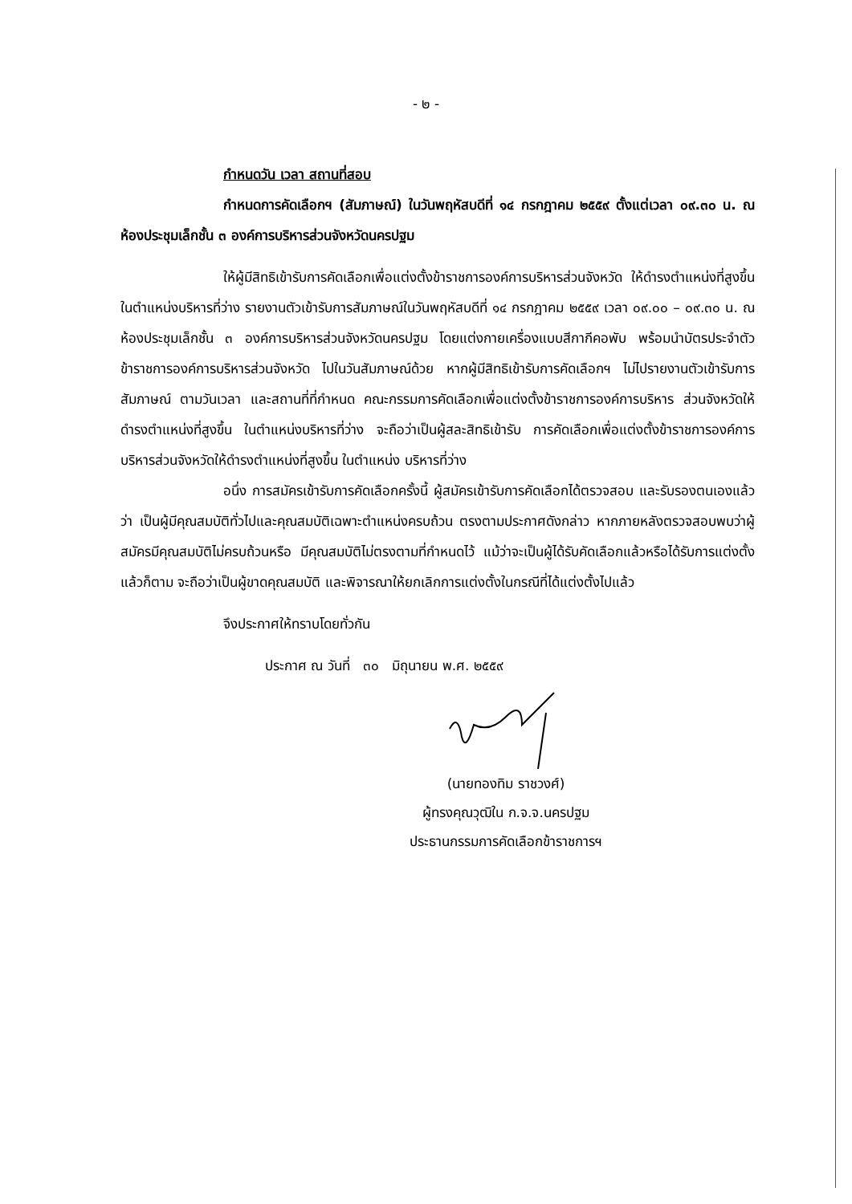- ๒ -
กำหนดวัน เวลา สถานที่สอบ
กำหนดการคัดเลือกฯ (สัมภาษณ์) ในวันพฤหัสบดีที่ ๑๔ กรกฎาคม ๒๕๕๙ ตั้งแต่เวลา ๐๙.๓๐ น. ณ ห้องประชุมเล็กชั้น ๓ องค์การบริหารส่วนจังหวัดนครปฐม
ให้ผู้มีสิทธิเข้ารับการคัดเลือกเพื่อแต่งตั้งข้าราชการองค์การบริหารส่วนจังหวัด ให้ดำรงตำแหน่งที่สูงขึ้น ในตำแหน่งบริหารที่ว่าง รายงานตัวเข้ารับการสัมภาษณ์ในวันพฤหัสบดีที่ ๑๔ กรกฎาคม ๒๕๕๙ เวลา ๐๙.๐๐ – ๐๙.๓๐ น. ณ ห้องประชุมเล็กชั้น ๓ องค์การบริหารส่วนจังหวัดนครปฐม โดยแต่งกายเครื่องแบบสีกากีคอพับ พร้อมนำบัตรประจำตัวข้าราชการองค์การบริหารส่วนจังหวัด ไปในวันสัมภาษณ์ด้วย หากผู้มีสิทธิเข้ารับการคัดเลือกฯ ไม่ไปรายงานตัวเข้ารับการสัมภาษณ์ ตามวันเวลา และสถานที่ที่กำหนด คณะกรรมการคัดเลือกเพื่อแต่งตั้งข้าราชการองค์การบริหาร ส่วนจังหวัดให้ดำรงตำแหน่งที่สูงขึ้น ในตำแหน่งบริหารที่ว่าง จะถือว่าเป็นผู้สละสิทธิเข้ารับ การคัดเลือกเพื่อแต่งตั้งข้าราชการองค์การบริหารส่วนจังหวัดให้ดำรงตำแหน่งที่สูงขึ้น ในตำแหน่ง บริหารที่ว่าง
อนึ่ง การสมัครเข้ารับการคัดเลือกครั้งนี้ ผู้สมัครเข้ารับการคัดเลือกได้ตรวจสอบ และรับรองตนเองแล้วว่า เป็นผู้มีคุณสมบัติทั่วไปและคุณสมบัติเฉพาะตำแหน่งครบถ้วน ตรงตามประกาศดังกล่าว หากภายหลังตรวจสอบพบว่าผู้สมัครมีคุณสมบัติไม่ครบถ้วนหรือ มีคุณสมบัติไม่ตรงตามที่กำหนดไว้ แม้ว่าจะเป็นผู้ได้รับคัดเลือกแล้วหรือได้รับการแต่งตั้งแล้วก็ตาม จะถือว่าเป็นผู้ขาดคุณสมบัติ และพิจารณาให้ยกเลิกการแต่งตั้งในกรณีที่ได้แต่งตั้งไปแล้ว
จึงประกาศให้ทราบโดยทั่วกัน
ประกาศ ณ วันที่ ๓๐ มิถุนายน พ.ศ. ๒๕๕๙
(นายทองทิม ราชวงศ์)
ผู้ทรงคุณวุฒิใน ก.จ.จ.นครปฐม
ประธานกรรมการคัดเลือกข้าราชการฯ